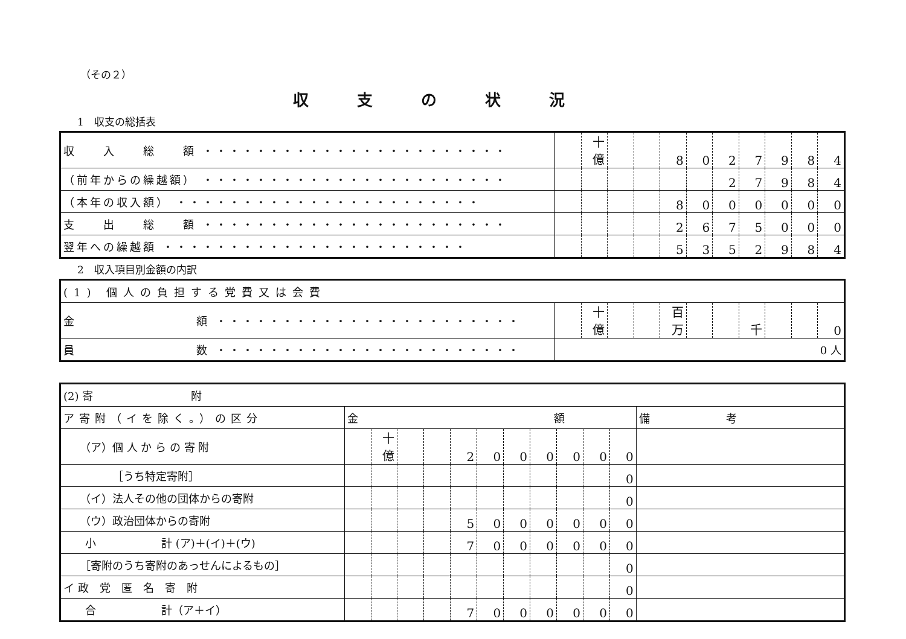（その２）
収支の状況
1　収支の総括表
| 収 入 総 額 ・・・・・・・・・・・・・・・・・・・・・・・ | | 十億 | | | 8 | 0 | 2 | 7 | 9 | 8 | 4 |
| （前年からの繰越額） ・・・・・・・・・・・・・・・・・・・・・・・ | | | | | | | 2 | 7 | 9 | 8 | 4 |
| （本年の収入額） ・・・・・・・・・・・・・・・・・・・・・・・ | | | | | 8 | 0 | 0 | 0 | 0 | 0 | 0 |
| 支 出 総 額 ・・・・・・・・・・・・・・・・・・・・・・・ | | | | | 2 | 6 | 7 | 5 | 0 | 0 | 0 |
| 翌年への繰越額 ・・・・・・・・・・・・・・・・・・・・・・・ | | | | | 5 | 3 | 5 | 2 | 9 | 8 | 4 |
2　収入項目別金額の内訳
| (1) 個人の負担する党費又は会費 | | | | | | | | | | | |
| 金 額 ・・・・・・・・・・・・・・・・・・・・・・・ | | 十億 | | | 百万 | | | 千 | | | 0 |
| 員 数 ・・・・・・・・・・・・・・・・・・・・・・・ | 0 人 | | | | | | | | | | |
| (2) 寄 附 | | | | | | | | | | | | |
| ア寄附（イを除く。）の区分 | 金 額 | | | | | | | | | | | 備 考 |
| （ア）個 人 か ら の 寄 附 | | 十億 | | | 2 | 0 | 0 | 0 | 0 | 0 | 0 | |
| ［うち特定寄附］ | | | | | | | | | | | 0 | |
| （イ）法人その他の団体からの寄附 | | | | | | | | | | | 0 | |
| （ウ）政治団体からの寄附 | | | | | 5 | 0 | 0 | 0 | 0 | 0 | 0 | |
| 小 計 (ア)＋(イ)＋(ウ) | | | | | 7 | 0 | 0 | 0 | 0 | 0 | 0 | |
| ［寄附のうち寄附のあっせんによるもの］ | | | | | | | | | | | 0 | |
| イ 政 党 匿 名 寄 附 | | | | | | | | | | | 0 | |
| 合 計（ア＋イ） | | | | | 7 | 0 | 0 | 0 | 0 | 0 | 0 | |